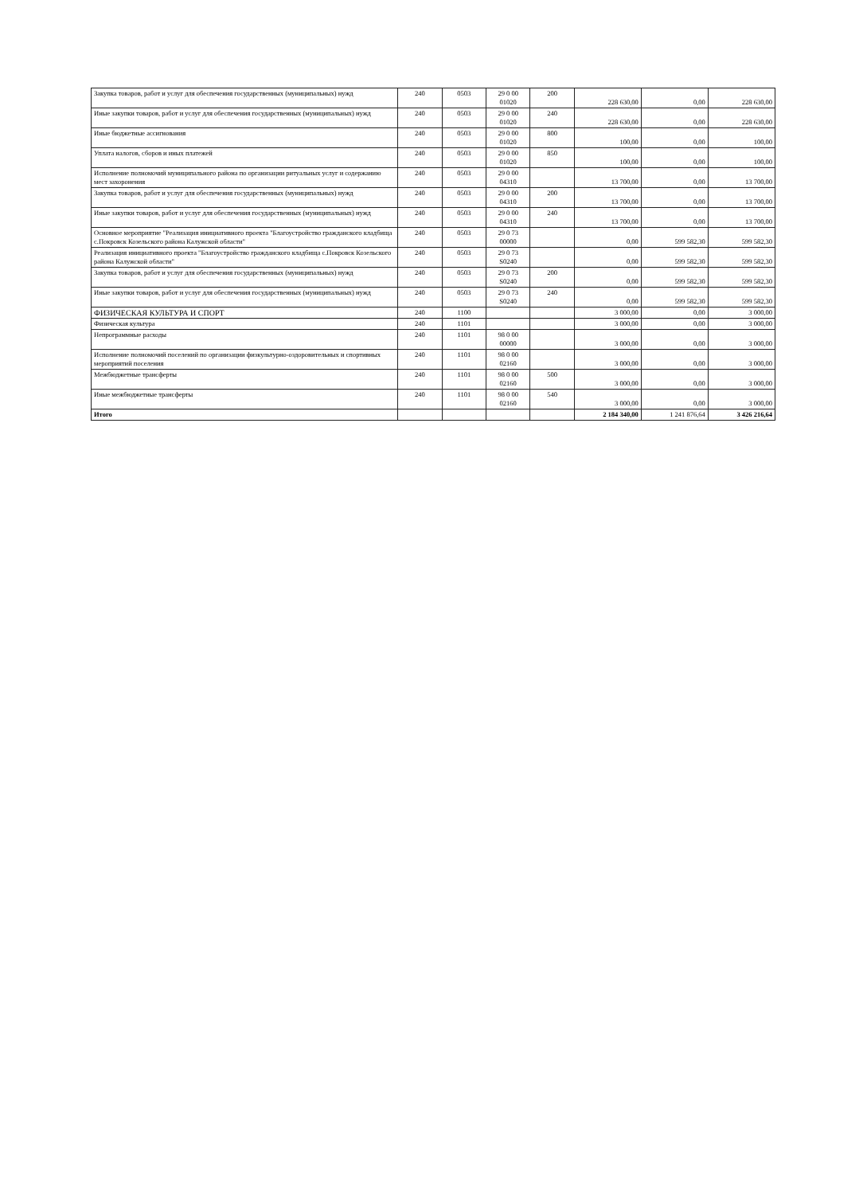| Закупка товаров, работ и услуг для обеспечения государственных (муниципальных) нужд | 240 | 0503 | 29 0 00 01020 | 200 | 228 630,00 | 0,00 | 228 630,00 |
| Иные закупки товаров, работ и услуг для обеспечения государственных (муниципальных) нужд | 240 | 0503 | 29 0 00 01020 | 240 | 228 630,00 | 0,00 | 228 630,00 |
| Иные бюджетные ассигнования | 240 | 0503 | 29 0 00 01020 | 800 | 100,00 | 0,00 | 100,00 |
| Уплата налогов, сборов и иных платежей | 240 | 0503 | 29 0 00 01020 | 850 | 100,00 | 0,00 | 100,00 |
| Исполнение полномочий муниципального района по организации ритуальных услуг и содержанию мест захоронения | 240 | 0503 | 29 0 00 04310 | | 13 700,00 | 0,00 | 13 700,00 |
| Закупка товаров, работ и услуг для обеспечения государственных (муниципальных) нужд | 240 | 0503 | 29 0 00 04310 | 200 | 13 700,00 | 0,00 | 13 700,00 |
| Иные закупки товаров, работ и услуг для обеспечения государственных (муниципальных) нужд | 240 | 0503 | 29 0 00 04310 | 240 | 13 700,00 | 0,00 | 13 700,00 |
| Основное мероприятие "Реализация инициативного проекта "Благоустройство гражданского кладбища с.Покровск Козельского района Калужской области" | 240 | 0503 | 29 0 73 00000 | | 0,00 | 599 582,30 | 599 582,30 |
| Реализация инициативного проекта "Благоустройство гражданского кладбища с.Покровск Козельского района Калужской области" | 240 | 0503 | 29 0 73 S0240 | | 0,00 | 599 582,30 | 599 582,30 |
| Закупка товаров, работ и услуг для обеспечения государственных (муниципальных) нужд | 240 | 0503 | 29 0 73 S0240 | 200 | 0,00 | 599 582,30 | 599 582,30 |
| Иные закупки товаров, работ и услуг для обеспечения государственных (муниципальных) нужд | 240 | 0503 | 29 0 73 S0240 | 240 | 0,00 | 599 582,30 | 599 582,30 |
| ФИЗИЧЕСКАЯ КУЛЬТУРА И СПОРТ | 240 | 1100 | | | 3 000,00 | 0,00 | 3 000,00 |
| Физическая культура | 240 | 1101 | | | 3 000,00 | 0,00 | 3 000,00 |
| Непрограммные расходы | 240 | 1101 | 98 0 00 00000 | | 3 000,00 | 0,00 | 3 000,00 |
| Исполнение полномочий поселений по организации физкультурно-оздоровительных и спортивных мероприятий поселения | 240 | 1101 | 98 0 00 02160 | | 3 000,00 | 0,00 | 3 000,00 |
| Межбюджетные трансферты | 240 | 1101 | 98 0 00 02160 | 500 | 3 000,00 | 0,00 | 3 000,00 |
| Иные межбюджетные трансферты | 240 | 1101 | 98 0 00 02160 | 540 | 3 000,00 | 0,00 | 3 000,00 |
| Итого | | | | | 2 184 340,00 | 1 241 876,64 | 3 426 216,64 |